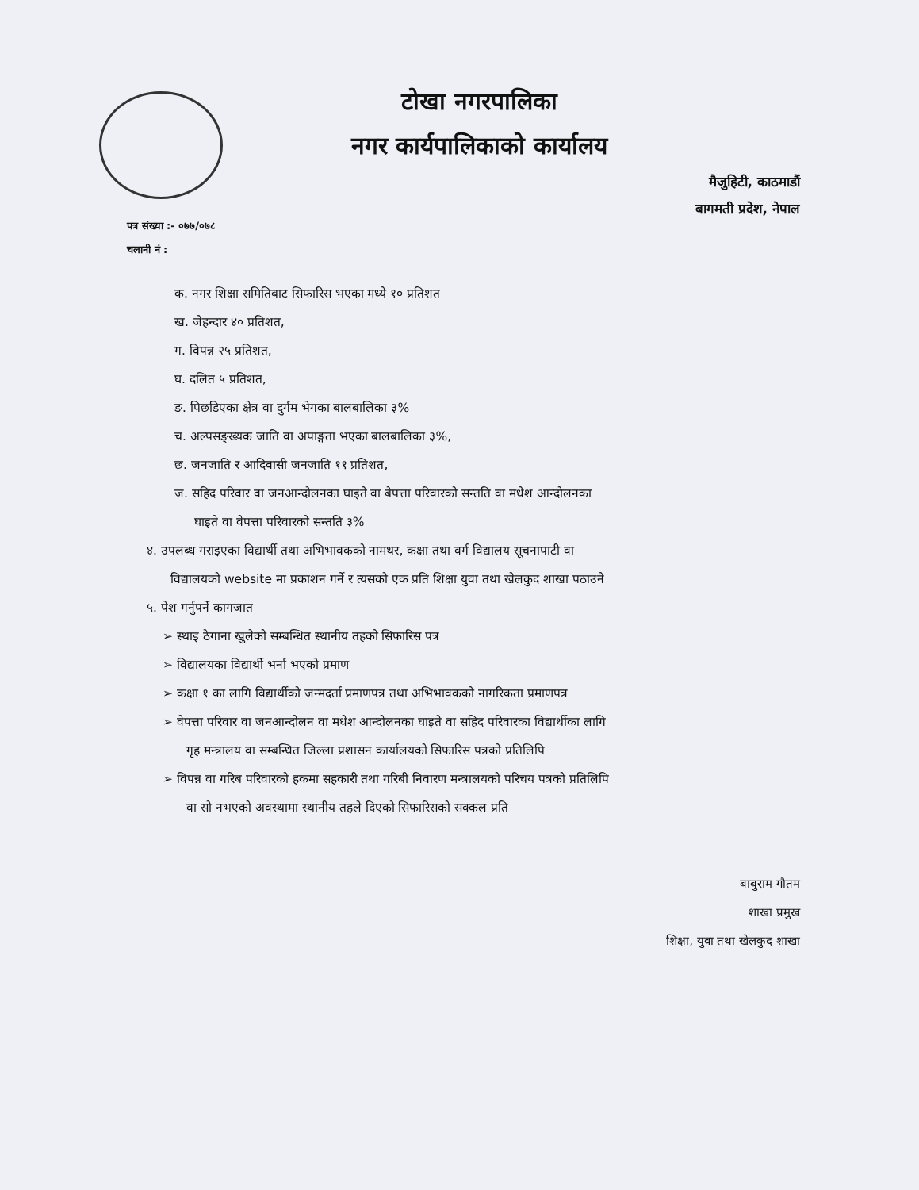टोखा नगरपालिका
नगर कार्यपालिकाको कार्यालय
मैजुहिटी, काठमाडौं
बागमती प्रदेश, नेपाल
पत्र संख्या :- ०७७/०७८
चलानी नं :
क. नगर शिक्षा समितिबाट सिफारिस भएका मध्ये १० प्रतिशत
ख. जेहन्दार ४० प्रतिशत,
ग. विपन्न २५ प्रतिशत,
घ. दलित ५ प्रतिशत,
ङ. पिछडिएका क्षेत्र वा दुर्गम भेगका बालबालिका ३%
च. अल्पसङ्ख्यक जाति वा अपाङ्गता भएका बालबालिका ३%,
छ. जनजाति र आदिवासी जनजाति ११ प्रतिशत,
ज. सहिद परिवार वा जनआन्दोलनका घाइते वा बेपत्ता परिवारको सन्तति वा मधेश आन्दोलनका
घाइते वा वेपत्ता परिवारको सन्तति ३%
४. उपलब्ध गराइएका विद्यार्थी तथा अभिभावकको नामथर, कक्षा तथा वर्ग विद्यालय सूचनापाटी वा
विद्यालयको website मा प्रकाशन गर्ने र त्यसको एक प्रति शिक्षा युवा तथा खेलकुद शाखा पठाउने
५. पेश गर्नुपर्ने कागजात
➢ स्थाइ ठेगाना खुलेको सम्बन्धित स्थानीय तहको सिफारिस पत्र
➢ विद्यालयका विद्यार्थी भर्ना भएको प्रमाण
➢ कक्षा १ का लागि विद्यार्थीको जन्मदर्ता प्रमाणपत्र तथा अभिभावकको नागरिकता प्रमाणपत्र
➢ वेपत्ता परिवार वा जनआन्दोलन वा मधेश आन्दोलनका घाइते वा सहिद परिवारका विद्यार्थीका लागि
गृह मन्त्रालय वा सम्बन्धित जिल्ला प्रशासन कार्यालयको सिफारिस पत्रको प्रतिलिपि
➢ विपन्न वा गरिब परिवारको हकमा सहकारी तथा गरिबी निवारण मन्त्रालयको परिचय पत्रको प्रतिलिपि
वा सो नभएको अवस्थामा स्थानीय तहले दिएको सिफारिसको सक्कल प्रति
बाबुराम गौतम
शाखा प्रमुख
शिक्षा, युवा तथा खेलकुद शाखा